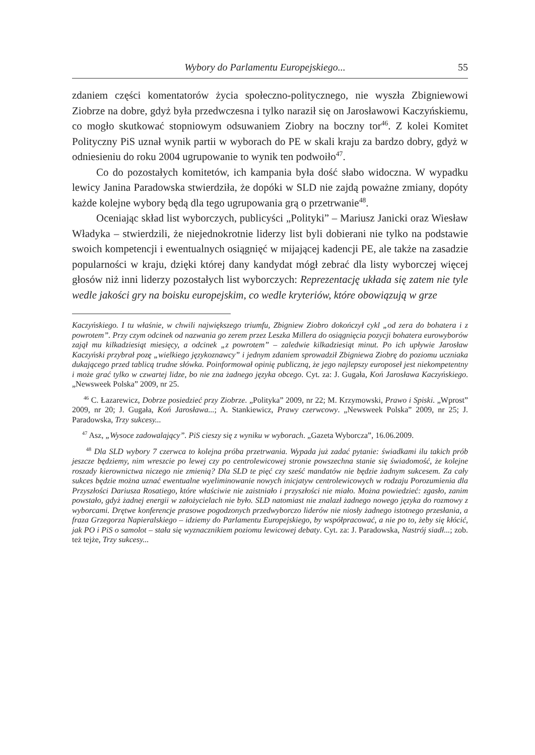Wybory do Parlamentu Europejskiego... 55
zdaniem części komentatorów życia społeczno-politycznego, nie wyszła Zbigniewowi Ziobrze na dobre, gdyż była przedwczesna i tylko naraził się on Jarosławowi Kaczyńskiemu, co mogło skutkować stopniowym odsuwaniem Ziobry na boczny tor<sup>46</sup>. Z kolei Komitet Polityczny PiS uznał wynik partii w wyborach do PE w skali kraju za bardzo dobry, gdyż w odniesieniu do roku 2004 ugrupowanie to wynik ten podwoiło<sup>47</sup>.
Co do pozostałych komitetów, ich kampania była dość słabo widoczna. W wypadku lewicy Janina Paradowska stwierdziła, że dopóki w SLD nie zajdą poważne zmiany, dopóty każde kolejne wybory będą dla tego ugrupowania grą o przetrwanie<sup>48</sup>.
Oceniając skład list wyborczych, publicyści „Polityki” – Mariusz Janicki oraz Wiesław Władyka – stwierdzili, że niejednokrotnie liderzy list byli dobierani nie tylko na podstawie swoich kompetencji i ewentualnych osiągnięć w mijającej kadencji PE, ale także na zasadzie popularności w kraju, dzięki której dany kandydat mógł zebrać dla listy wyborczej więcej głosów niż inni liderzy pozostałych list wyborczych: Reprezentację układa się zatem nie tyle wedle jakości gry na boisku europejskim, co wedle kryteriów, które obowiązują w grze
Kaczyńskiego. I tu właśnie, w chwili największego triumfu, Zbigniew Ziobro dokończył cykl „od zera do bohatera i z powrotem”. Przy czym odcinek od nazwania go zerem przez Leszka Millera do osiągnięcia pozycji bohatera eurowyborów zajął mu kilkadziesiąt miesięcy, a odcinek „z powrotem” – zaledwie kilkadziesiąt minut. Po ich upływie Jarosław Kaczyński przybrał pozę „wielkiego językoznawcy” i jednym zdaniem sprowadził Zbigniewa Ziobrę do poziomu uczniaka dukającego przed tablicą trudne słówka. Poinformował opinię publiczną, że jego najlepszy europoseł jest niekompetentny i może grać tylko w czwartej lidze, bo nie zna żadnego języka obcego. Cyt. za: J. Gugała, Koń Jarosława Kaczyńskiego. „Newsweek Polska” 2009, nr 25.
<sup>46</sup> C. Łazarewicz, Dobrze posiedzieć przy Ziobrze. „Polityka” 2009, nr 22; M. Krzymowski, Prawo i Spiski. „Wprost” 2009, nr 20; J. Gugała, Koń Jarosława...; A. Stankiewicz, Prawy czerwcowy. „Newsweek Polska” 2009, nr 25; J. Paradowska, Trzy sukcesy...
<sup>47</sup> Asz, „Wysoce zadowalający”. PiS cieszy się z wyniku w wyborach. „Gazeta Wyborcza”, 16.06.2009.
<sup>48</sup> Dla SLD wybory 7 czerwca to kolejna próba przetrwania. Wypada już zadać pytanie: świadkami ilu takich prób jeszcze będziemy, nim wreszcie po lewej czy po centrolewicowej stronie powszechna stanie się świadomość, że kolejne roszady kierownictwa niczego nie zmienią? Dla SLD te pięć czy sześć mandatów nie będzie żadnym sukcesem. Za cały sukces będzie można uznać ewentualne wyeliminowanie nowych inicjatyw centrolewicowych w rodzaju Porozumienia dla Przyszłości Dariusza Rosatiego, które właściwie nie zaistniało i przyszłości nie miało. Można powiedzieć: zgasło, zanim powstało, gdyż żadnej energii w założycielach nie było. SLD natomiast nie znalazł żadnego nowego języka do rozmowy z wyborcami. Drętwe konferencje prasowe pogodzonych przedwyborczo liderów nie niosły żadnego istotnego przesłania, a fraza Grzegorza Napieralskiego – idziemy do Parlamentu Europejskiego, by współpracować, a nie po to, żeby się kłócić, jak PO i PiS o samolot – stała się wyznacznikiem poziomu lewicowej debaty. Cyt. za: J. Paradowska, Nastrój siadł...; zob. też tejże, Trzy sukcesy...